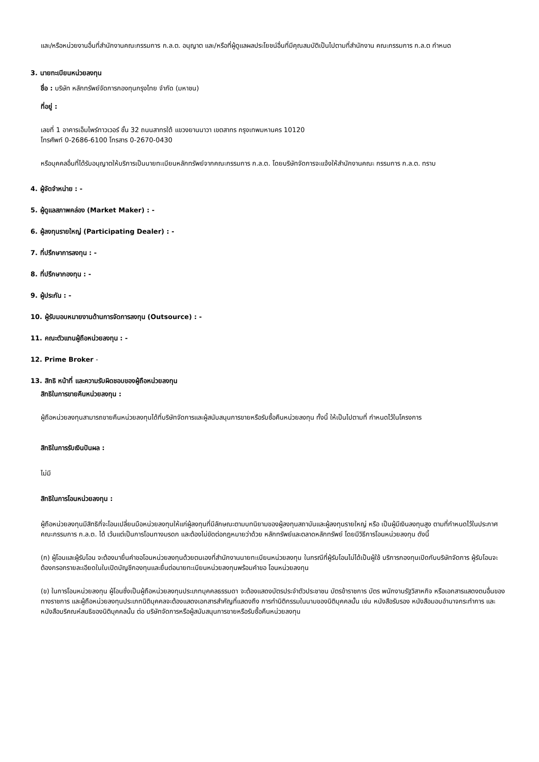และ/หรือหน่วยงานอื่นที่สำนักงานคณะกรรมการ ก.ล.ต. อนุญาต และ/หรือที่ผู้ดูแลผลประโยชน์อื่นที่มีคุณสมบัติเป็นไปตามที่สำนักงาน คณะกรรมการ ก.ล.ต กำหนด
3. นายทะเบียนหน่วยลงทุน
ชื่อ : บริษัท หลักทรัพย์จัดการกองทุนกรุงไทย จำกัด (มหาชน)
ที่อยู่ :
เลขที่ 1 อาคารเอ็มไพร์ทาวเวอร์ ชั้น 32 ถนนสาทรใต้ แขวงยานนาวา เขตสาทร กรุงเทพมหานคร 10120
โทรศัพท์ 0-2686-6100 โทรสาร 0-2670-0430
หรือบุคคลอื่นที่ได้รับอนุญาตให้บริการเป็นนายทะเบียนหลักทรัพย์จากคณะกรรมการ ก.ล.ต. โดยบริษัทจัดการจะแจ้งให้สำนักงานคณะ กรรมการ ก.ล.ต. ทราบ
4. ผู้จัดจำหน่าย : -
5. ผู้ดูแลสภาพคล่อง (Market Maker) : -
6. ผู้ลงทุนรายใหญ่ (Participating Dealer) : -
7. ที่ปรึกษาการลงทุน : -
8. ที่ปรึกษากองทุน : -
9. ผู้ประกัน : -
10. ผู้รับมอบหมายงานด้านการจัดการลงทุน (Outsource) : -
11. คณะตัวแทนผู้ถือหน่วยลงทุน : -
12. Prime Broker -
13. สิทธิ หน้าที่ และความรับผิดชอบของผู้ถือหน่วยลงทุน
สิทธิในการขายคืนหน่วยลงทุน :
ผู้ถือหน่วยลงทุนสามารถขายคืนหน่วยลงทุนได้ที่บริษัทจัดการและผู้สนับสนุนการขายหรือรับซื้อคืนหน่วยลงทุน ทั้งนี้ ให้เป็นไปตามที่ กำหนดไว้ในโครงการ
สิทธิในการรับเงินปันผล :
ไม่มี
สิทธิในการโอนหน่วยลงทุน :
ผู้ถือหน่วยลงทุนมีสิทธิที่จะโอนเปลี่ยนมือหน่วยลงทุนให้แก่ผู้ลงทุนที่มีลักษณะตามบทนิยามของผู้ลงทุนสถาบันและผู้ลงทุนรายใหญ่ หรือ เป็นผู้มีเงินลงทุนสูง ตามที่กำหนดไว้ในประกาศคณะกรรมการ ก.ล.ต. ได้ เว้นแต่เป็นการโอนทางมรดก และต้องไม่ขัดต่อกฎหมายว่าด้วย หลักทรัพย์และตลาดหลักทรัพย์ โดยมีวิธีการโอนหน่วยลงทุน ดังนี้
(ก) ผู้โอนและผู้รับโอน จะต้องมายื่นคำขอโอนหน่วยลงทุนด้วยตนเองที่สำนักงานนายทะเบียนหน่วยลงทุน ในกรณีที่ผู้รับโอนไม่ได้เป็นผู้ใช้ บริการกองทุนเปิดกับบริษัทจัดการ ผู้รับโอนจะต้องกรอกรายละเอียดในใบเปิดบัญชีกองทุนและยื่นต่อนายทะเบียนหน่วยลงทุนพร้อมคำขอ โอนหน่วยลงทุน
(ข) ในการโอนหน่วยลงทุน ผู้โอนซึ่งเป็นผู้ถือหน่วยลงทุนประเภทบุคคลธรรมดา จะต้องแสดงบัตรประจำตัวประชาชน บัตรข้าราชการ บัตร พนักงานรัฐวิสาหกิจ หรือเอกสารแสดงตนอื่นของทางราชการ และผู้ถือหน่วยลงทุนประเภทนิติบุคคลจะต้องแสดงเอกสารสำคัญที่แสดงถึง การทำนิติกรรมในนามของนิติบุคคลนั้น เช่น หนังสือรับรอง หนังสือมอบอำนาจกระทำการ และหนังสือบริคณห์สนธิของนิติบุคคลนั้น ต่อ บริษัทจัดการหรือผู้สนับสนุนการขายหรือรับซื้อคืนหน่วยลงทุน